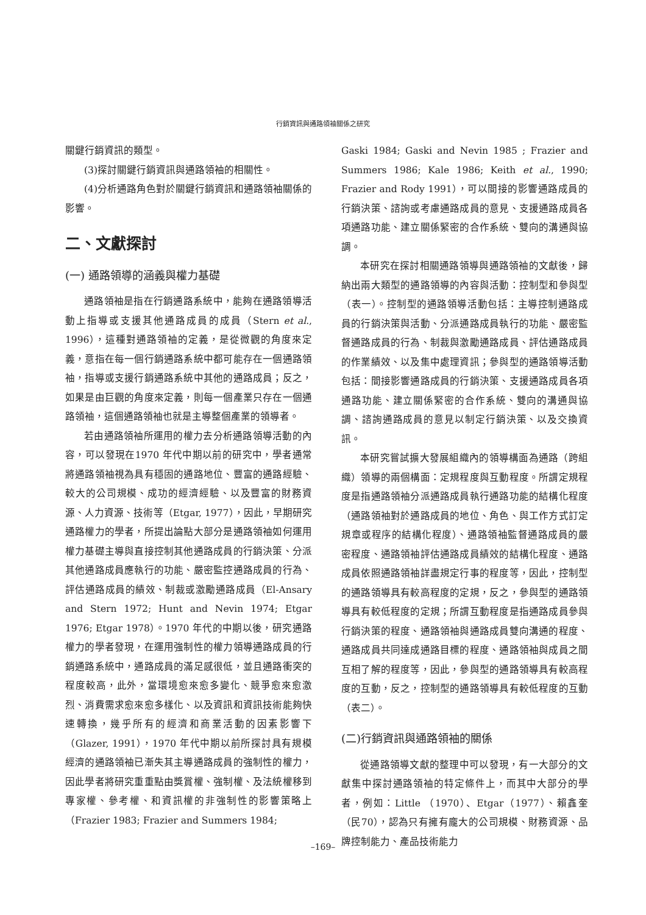行銷資訊與通路領袖關係之研究
關鍵行銷資訊的類型。
(3)探討關鍵行銷資訊與通路領袖的相關性。
(4)分析通路角色對於關鍵行銷資訊和通路領袖關係的影響。
二、文獻探討
(一) 通路領導的涵義與權力基礎
通路領袖是指在行銷通路系統中，能夠在通路領導活動上指導或支援其他通路成員的成員（Stern et al., 1996），這種對通路領袖的定義，是從微觀的角度來定義，意指在每一個行銷通路系統中都可能存在一個通路領袖，指導或支援行銷通路系統中其他的通路成員；反之，如果是由巨觀的角度來定義，則每一個產業只存在一個通路領袖，這個通路領袖也就是主導整個產業的領導者。
若由通路領袖所運用的權力去分析通路領導活動的內容，可以發現在1970 年代中期以前的研究中，學者通常將通路領袖視為具有穩固的通路地位、豐富的通路經驗、較大的公司規模、成功的經濟經驗、以及豐富的財務資源、人力資源、技術等（Etgar, 1977），因此，早期研究通路權力的學者，所提出論點大部分是通路領袖如何運用權力基礎主導與直接控制其他通路成員的行銷決策、分派其他通路成員應執行的功能、嚴密監控通路成員的行為、評估通路成員的績效、制裁或激勵通路成員（El-Ansary and Stern 1972; Hunt and Nevin 1974; Etgar 1976; Etgar 1978）。1970 年代的中期以後，研究通路權力的學者發現，在運用強制性的權力領導通路成員的行銷通路系統中，通路成員的滿足感很低，並且通路衝突的程度較高，此外，當環境愈來愈多變化、競爭愈來愈激烈、消費需求愈來愈多樣化、以及資訊和資訊技術能夠快速轉換，幾乎所有的經濟和商業活動的因素影響下（Glazer, 1991），1970 年代中期以前所探討具有規模經濟的通路領袖已漸失其主導通路成員的強制性的權力，因此學者將研究重重點由獎賞權、強制權、及法統權移到專家權、參考權、和資訊權的非強制性的影響策略上（Frazier 1983; Frazier and Summers 1984;
Gaski 1984; Gaski and Nevin 1985 ; Frazier and Summers 1986; Kale 1986; Keith et al., 1990; Frazier and Rody 1991），可以間接的影響通路成員的行銷決策、諮詢或考慮通路成員的意見、支援通路成員各項通路功能、建立關係緊密的合作系統、雙向的溝通與協調。
本研究在探討相關通路領導與通路領袖的文獻後，歸納出兩大類型的通路領導的內容與活動：控制型和參與型（表一）。控制型的通路領導活動包括：主導控制通路成員的行銷決策與活動、分派通路成員執行的功能、嚴密監督通路成員的行為、制裁與激勵通路成員、評估通路成員的作業績效、以及集中處理資訊；參與型的通路領導活動包括：間接影響通路成員的行銷決策、支援通路成員各項通路功能、建立關係緊密的合作系統、雙向的溝通與協調、諮詢通路成員的意見以制定行銷決策、以及交換資訊。
本研究嘗試擴大發展組織內的領導構面為通路（跨組織）領導的兩個構面：定規程度與互動程度。所謂定規程度是指通路領袖分派通路成員執行通路功能的結構化程度（通路領袖對於通路成員的地位、角色、與工作方式訂定規章或程序的結構化程度）、通路領袖監督通路成員的嚴密程度、通路領袖評估通路成員績效的結構化程度、通路成員依照通路領袖詳盡規定行事的程度等，因此，控制型的通路領導具有較高程度的定規，反之，參與型的通路領導具有較低程度的定規；所謂互動程度是指通路成員參與行銷決策的程度、通路領袖與通路成員雙向溝通的程度、通路成員共同達成通路目標的程度、通路領袖與成員之間互相了解的程度等，因此，參與型的通路領導具有較高程度的互動，反之，控制型的通路領導具有較低程度的互動（表二）。
(二)行銷資訊與通路領袖的關係
從通路領導文獻的整理中可以發現，有一大部分的文獻集中探討通路領袖的特定條件上，而其中大部分的學者，例如：Little （1970）、Etgar（1977）、賴鑫奎（民70），認為只有擁有龐大的公司規模、財務資源、品牌控制能力、產品技術能力
–169–